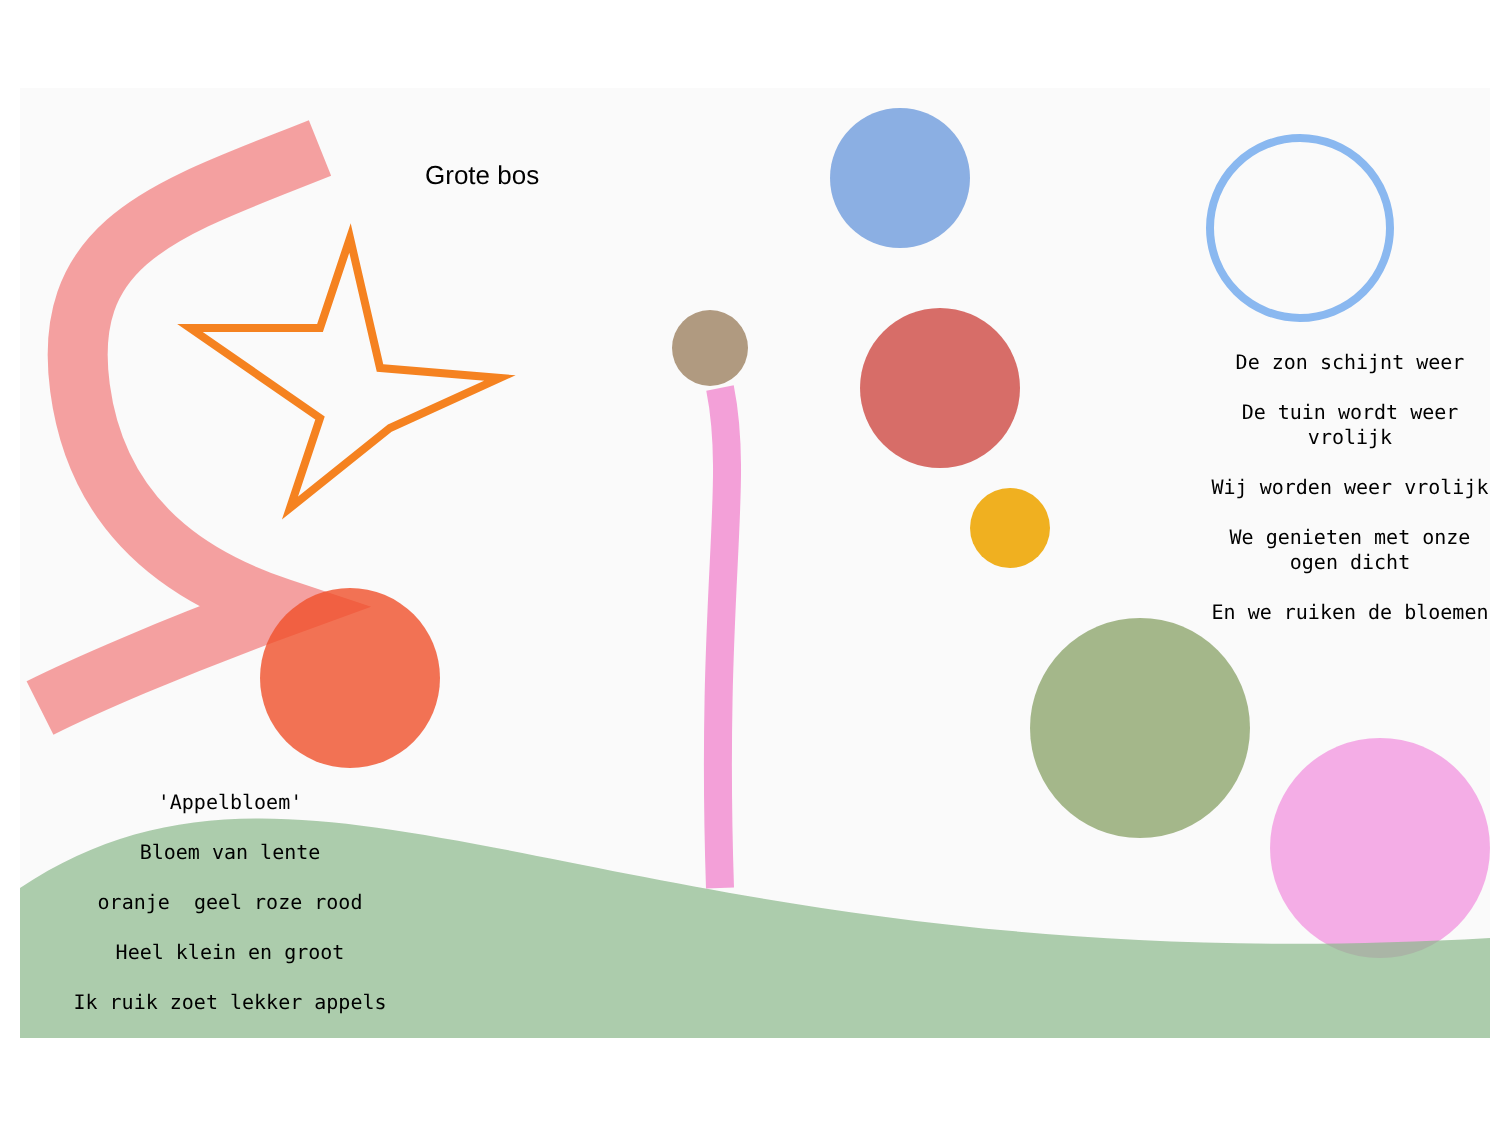Grote bos
De zon schijnt weer
De tuin wordt weer vrolijk
Wij worden weer vrolijk
We genieten met onze ogen dicht
En we ruiken de bloemen
'Appelbloem'
Bloem van lente
oranje geel roze rood
Heel klein en groot
Ik ruik zoet lekker appels